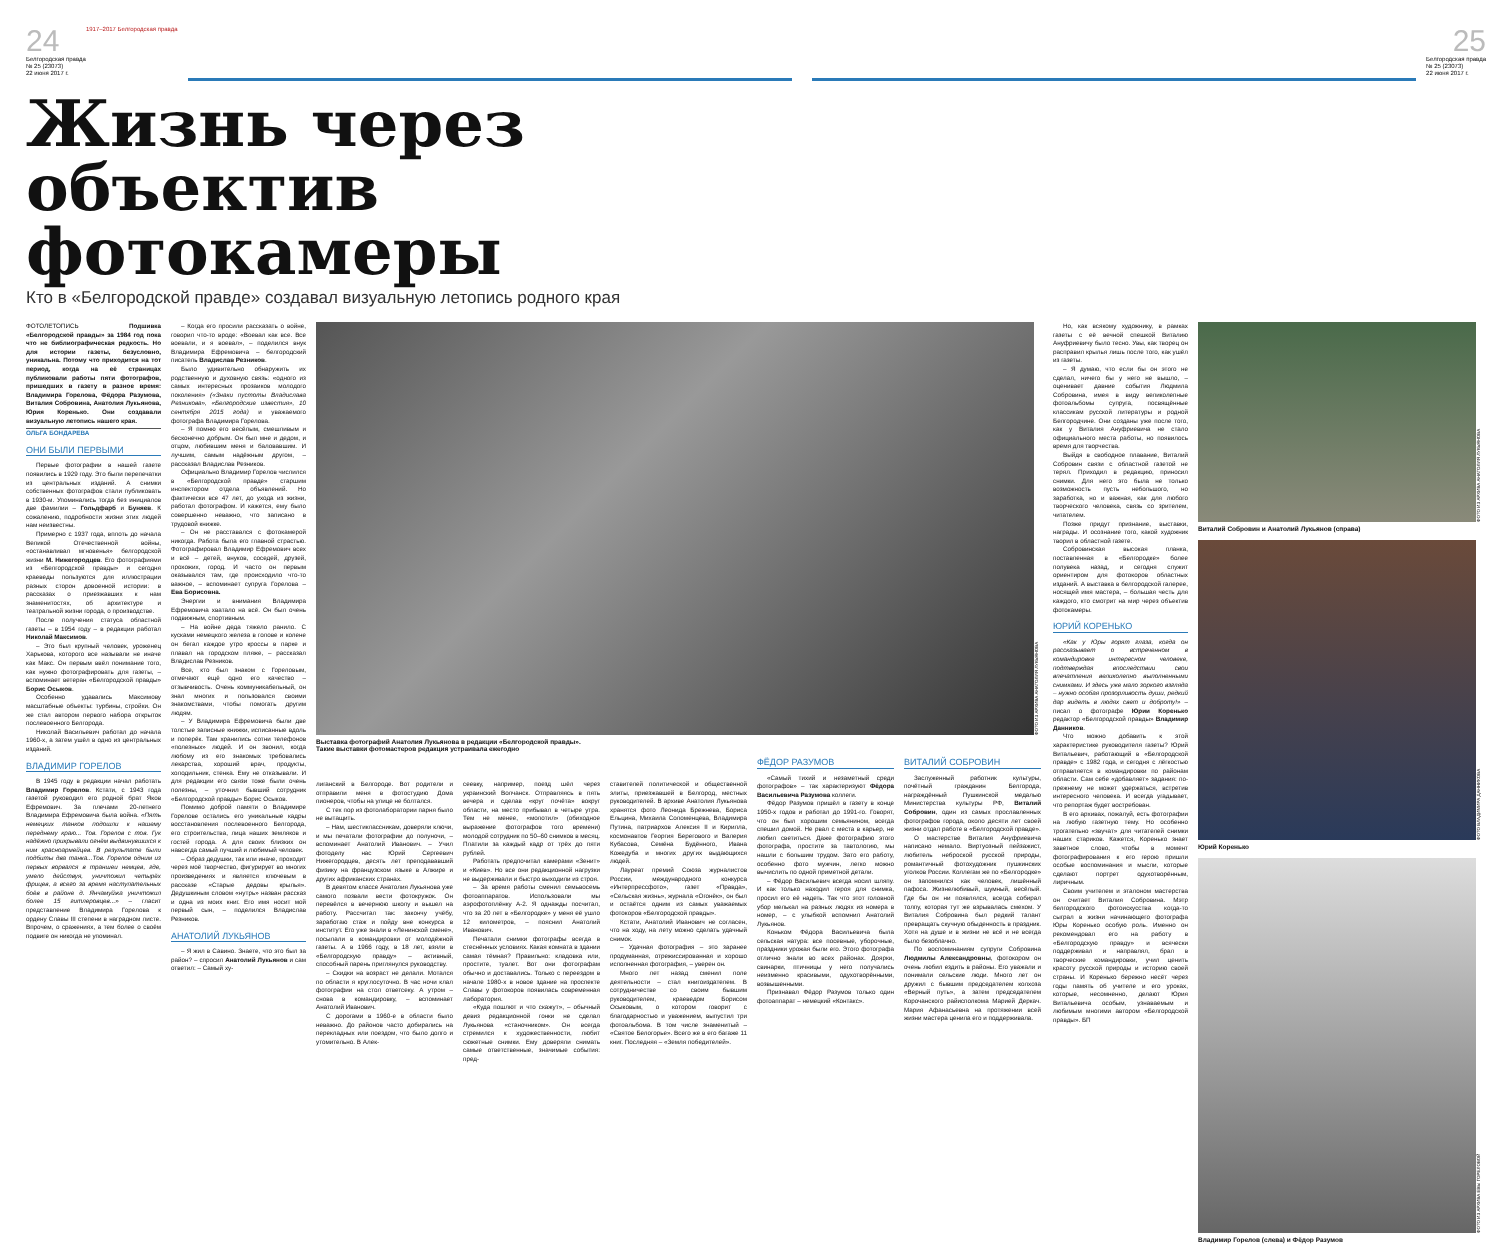24
Белгородская правда
№ 25 (23073)
22 июня 2017 г.
1917–2017 Белгородская правда
25
Белгородская правда
№ 25 (23073)
22 июня 2017 г.
Жизнь через объектив фотокамеры
Кто в «Белгородской правде» создавал визуальную летопись родного края
ФОТОЛЕТОПИСЬ Подшивка «Белгородской правды» за 1984 год пока что не библиографическая редкость. Но для истории газеты, безусловно, уникальна. Потому что приходится на тот период, когда на её страницах публиковали работы пяти фотографов, пришедших в газету в разное время: Владимира Горелова, Фёдора Разумова, Виталия Собровина, Анатолия Лукьянова, Юрия Коренько. Они создавали визуальную летопись нашего края.
ОЛЬГА БОНДАРЕВА
ОНИ БЫЛИ ПЕРВЫМИ
Первые фотографии в нашей газете появились в 1929 году. Это были перепечатки из центральных изданий. А снимки собственных фотографов стали публиковать в 1930-м. Упоминались тогда без инициалов две фамилии – Гольдфарб и Буняев. К сожалению, подробности жизни этих людей нам неизвестны.
Примерно с 1937 года, вплоть до начала Великой Отечественной войны, «останавливал мгновенья» белгородской жизни М. Нижегородцев. Его фотографиями из «Белгородской правды» и сегодня краеведы пользуются для иллюстрации разных сторон довоенной истории: в рассказах о приезжавших к нам знаменитостях, об архитектуре и театральной жизни города, о производстве.
После получения статуса областной газеты – в 1954 году – в редакции работал Николай Максимов.
– Это был крупный человек, уроженец Харькова, которого все называли не иначе как Макс. Он первым ввёл понимание того, как нужно фотографировать для газеты, – вспоминает ветеран «Белгородской правды» Борис Осыков.
Особенно удавались Максимову масштабные объекты: турбины, стройки. Он же стал автором первого набора открыток послевоенного Белгорода.
Николай Васильевич работал до начала 1960-х, а затем ушёл в одно из центральных изданий.
ВЛАДИМИР ГОРЕЛОВ
В 1945 году в редакции начал работать Владимир Горелов. Кстати, с 1943 года газетой руководил его родной брат Яков Ефремович. За плечами 20-летнего Владимира Ефремовича была война. «Пять немецких танков подошли к нашему переднему краю... Тов. Горелов с тов. Гук надёжно прикрывали огнём выдвинувшихся к ним красноармейцев. В результате были подбиты два танка...Тов. Горелов одним из первых ворвался в траншеи немцев, где, умело действуя, уничтожил четырёх фрицев, а всего за время наступательных боёв в районе д. Янчамуйжа уничтожил более 15 гитлеровцев...» – гласит представление Владимира Горелова к ордену Славы III степени в наградном листе. Впрочем, о сражениях, а тем более о своём подвиге он никогда не упоминал.
– Когда его просили рассказать о войне, говорил что-то вроде: «Воевал как все. Все воевали, и я воевал», – поделился внук Владимира Ефремовича – белгородский писатель Владислав Резников.
Было удивительно обнаружить их родственную и духовную связь: «одного из самых интересных прозаиков молодого поколения» («Знаки пустоты Владислава Резникова», «Белгородские известия», 10 сентября 2015 года) и уважаемого фотографа Владимира Горелова.
– Я помню его весёлым, смешливым и бесконечно добрым. Он был мне и дедом, и отцом, любившим меня и баловавшим. И лучшим, самым надёжным другом, – рассказал Владислав Резников.
Официально Владимир Горелов числился в «Белгородской правде» старшим инспектором отдела объявлений. Но фактически все 47 лет, до ухода из жизни, работал фотографом. И кажется, ему было совершенно неважно, что записано в трудовой книжке.
– Он не расставался с фотокамерой никогда. Работа была его главной страстью. Фотографировал Владимир Ефремович всех и всё – детей, внуков, соседей, друзей, прохожих, город. И часто он первым оказывался там, где происходило что-то важное, – вспоминает супруга Горелова – Ева Борисовна.
Энергии и внимания Владимира Ефремовича хватало на всё. Он был очень подвижным, спортивным.
– На войне деда тяжело ранило. С кусками немецкого железа в голове и колене он бегал каждое утро кроссы в парке и плавал на городском пляже, – рассказал Владислав Резников.
Все, кто был знаком с Гореловым, отмечают ещё одно его качество – отзывчивость. Очень коммуникабельный, он знал многих и пользовался своими знакомствами, чтобы помогать другим людям.
– У Владимира Ефремовича были две толстые записные книжки, исписанные вдоль и поперёк. Там хранились сотни телефонов «полезных» людей. И он звонил, когда любому из его знакомых требовались лекарства, хороший врач, продукты, холодильник, стенка. Ему не отказывали. И для редакции его связи тоже были очень полезны, – уточнил бывший сотрудник «Белгородской правды» Борис Осыков.
Помимо доброй памяти о Владимире Горелове остались его уникальные кадры восстановления послевоенного Белгорода, его строительства, лица наших земляков и гостей города. А для своих близких он навсегда самый лучший и любимый человек.
– Образ дедушки, так или иначе, проходит через моё творчество, фигурирует во многих произведениях и является ключевым в рассказе «Старые дедовы крылья». Дедушкиным словом «нутрь» назван рассказ и одна из моих книг. Его имя носит мой первый сын, – поделился Владислав Резников.
АНАТОЛИЙ ЛУКЬЯНОВ
– Я жил в Савино. Знаете, что это был за район? – спросил Анатолий Лукьянов и сам ответил: – Самый ху-
ФОТО ИЗ АРХИВА АНАТОЛИЯ ЛУКЬЯНОВА
Выставка фотографий Анатолия Лукьянова в редакции «Белгородской правды».
Такие выставки фотомастеров редакция устраивала ежегодно
лиганский в Белгороде. Вот родители и отправили меня в фотостудию Дома пионеров, чтобы на улице не болтался.
С тех пор из фотолаборатории парня было не вытащить.
– Нам, шестиклассникам, доверяли ключи, и мы печатали фотографии до полуночи, – вспоминает Анатолий Иванович. – Учил фотоделу нас Юрий Сергеевич Нижегородцев, десять лет преподававший физику на французском языке в Алжире и других африканских странах.
В девятом классе Анатолия Лукьянова уже самого позвали вести фотокружок. Он перевёлся в вечернюю школу и вышел на работу. Рассчитал так: закончу учёбу, заработаю стаж и пойду вне конкурса в институт. Его уже знали в «Ленинской смене», посылали в командировки от молодёжной газеты. А в 1966 году, в 18 лет, взяли в «Белгородскую правду» – активный, способный парень приглянулся руководству.
– Скидки на возраст не делали. Мотался по области я круглосуточно. В час ночи клал фотографии на стол ответсеку. А утром – снова в командировку, – вспоминает Анатолий Иванович.
С дорогами в 1960-е в области было неважно. До районов часто добирались на перекладных или поездом, что было долго и утомительно. В Алек-
сеевку, например, поезд шёл через украинский Волчанск. Отправляясь в пять вечера и сделав «круг почёта» вокруг области, на место прибывал в четыре утра. Тем не менее, «молотил» (обиходное выражение фотографов того времени) молодой сотрудник по 50–60 снимков в месяц. Платили за каждый кадр от трёх до пяти рублей.
Работать предпочитал камерами «Зенит» и «Киев». Но все они редакционной нагрузки не выдерживали и быстро выходили из строя.
– За время работы сменил семьвосемь фотоаппаратов. Использовали мы аэрофотоплёнку А-2. Я однажды посчитал, что за 20 лет в «Белгородке» у меня её ушло 12 километров, – пояснил Анатолий Иванович.
Печатали снимки фотографы всегда в стеснённых условиях. Какая комната в здании самая тёмная? Правильно: кладовка или, простите, туалет. Вот они фотографам обычно и доставались. Только с переездом в начале 1980-х в новое здание на проспекте Славы у фотокоров появилась современная лаборатория.
«Куда пошлют и что скажут», – обычный девиз редакционной гонки не сделал Лукьянова «станочником». Он всегда стремился к художественности, любит сюжетные снимки. Ему доверяли снимать самые ответственные, значимые события: пред-
ставителей политической и общественной элиты, приезжавшей в Белгород, местных руководителей. В архиве Анатолия Лукьянова хранятся фото Леонида Брежнева, Бориса Ельцина, Михаила Соломенцева, Владимира Путина, патриархов Алексия II и Кирилла, космонавтов Георгия Берегового и Валерия Кубасова, Семёна Будённого, Ивана Кожедуба и многих других выдающихся людей.
Лауреат премий Союза журналистов России, международного конкурса «Интерпрессфото», газет «Правда», «Сельская жизнь», журнала «Огонёк», он был и остаётся одним из самых уважаемых фотокоров «Белгородской правды».
Кстати, Анатолий Иванович не согласен, что на ходу, на лету можно сделать удачный снимок.
– Удачная фотография – это заранее продуманная, отрежиссированная и хорошо исполненная фотография, – уверен он.
Много лет назад сменил поле деятельности – стал книгоиздателем. В сотрудничестве со своим бывшим руководителем, краеведом Борисом Осыковым, о котором говорит с благодарностью и уважением, выпустил три фотоальбома. В том числе знаменитый – «Святое Белогорье». Всего же в его багаже 11 книг. Последняя – «Земля победителей».
ФЁДОР РАЗУМОВ
«Самый тихий и незаметный среди фотографов» – так характеризуют Фёдора Васильевича Разумова коллеги.
Фёдор Разумов пришёл в газету в конце 1950-х годов и работал до 1991-го. Говорят, что он был хорошим семьянином, всегда спешил домой. Не рвал с места в карьер, не любил светиться. Даже фотографию этого фотографа, простите за тавтологию, мы нашли с большим трудом. Зато его работу, особенно фото мужчин, легко можно вычислить по одной приметной детали.
– Фёдор Васильевич всегда носил шляпу. И как только находил героя для снимка, просил его её надеть. Так что этот головной убор мелькал на разных людях из номера в номер, – с улыбкой вспомнил Анатолий Лукьянов.
Коньком Фёдора Васильевича была сельская натура: все посевные, уборочные, праздники урожая были его. Этого фотографа отлично знали во всех районах. Доярки, свинарки, птичницы у него получались неизменно красивыми, одухотворёнными, возвышенными.
Признавал Фёдор Разумов только один фотоаппарат – немецкий «Контакс».
ВИТАЛИЙ СОБРОВИН
Заслуженный работник культуры, почётный гражданин Белгорода, награждённый Пушкинской медалью Министерства культуры РФ, Виталий Собровин, один из самых прославленных фотографов города, около десяти лет своей жизни отдал работе в «Белгородской правде».
О мастерстве Виталия Ануфриевича написано немало. Виртуозный пейзажист, любитель неброской русской природы, романтичный фотохудожник пушкинских уголков России. Коллегам же по «Белгородке» он запомнился как человек, лишённый пафоса. Жизнелюбивый, шумный, весёлый. Где бы он ни появлялся, всегда собирал толпу, которая тут же взрывалась смехом. У Виталия Собровина был редкий талант превращать скучную обыденность в праздник. Хотя на душе и в жизни не всё и не всегда было безоблачно.
По воспоминаниям супруги Собровина Людмилы Александровны, фотокором он очень любил ездить в районы. Его уважали и понимали сельские люди. Много лет он дружил с бывшим председателем колхоза «Верный путь», а затем председателем Корочанского райисполкома Марией Деркач. Мария Афанасьевна на протяжении всей жизни мастера ценила его и поддерживала.
Но, как всякому художнику, в рамках газеты с её вечной спешкой Виталию Ануфриевичу было тесно. Увы, как творец он расправил крылья лишь после того, как ушёл из газеты.
– Я думаю, что если бы он этого не сделал, ничего бы у него не вышло, – оценивает давние события Людмила Собровина, имея в виду великолепные фотоальбомы супруга, посвящённые классикам русской литературы и родной Белгородчине. Они созданы уже после того, как у Виталия Ануфриевича не стало официального места работы, но появилось время для творчества.
Выйдя в свободное плавание, Виталий Собровин связи с областной газетой не терял. Приходил в редакцию, приносил снимки. Для него это была не только возможность пусть небольшого, но заработка, но и важная, как для любого творческого человека, связь со зрителем, читателем.
Позже придут признание, выставки, награды. И осознание того, какой художник творил в областной газете.
Собровинская высокая планка, поставленная в «Белгородке» более полувека назад, и сегодня служит ориентиром для фотокоров областных изданий. А выставка в белгородской галерее, носящей имя мастера, – большая честь для каждого, кто смотрит на мир через объектив фотокамеры.
ЮРИЙ КОРЕНЬКО
«Как у Юры горят глаза, когда он рассказывает о встреченном в командировке интересном человеке, подтверждая впоследствии свои впечатления великолепно выполненными снимками. И здесь уже мало зоркого взгляда – нужно особая прозорливость души, редкий дар видеть в людях свет и доброту!» – писал о фотографе Юрии Коренько редактор «Белгородской правды» Владимир Данников.
Что можно добавить к этой характеристике руководителя газеты? Юрий Витальевич, работающий в «Белгородской правде» с 1982 года, и сегодня с лёгкостью отправляется в командировки по районам области. Сам себе «добавляет» задания: по-прежнему не может удержаться, встретив интересного человека. И всегда угадывает, что репортаж будет востребован.
В его архивах, пожалуй, есть фотографии на любую газетную тему. Но особенно трогательно «звучат» для читателей снимки наших стариков. Кажется, Коренько знает заветное слово, чтобы в момент фотографирования к его герою пришли особые воспоминания и мысли, которые сделают портрет одухотворённым, лиричным.
Своим учителем и эталоном мастерства он считает Виталия Собровина. Мэтр белгородского фотоискусства когда-то сыграл в жизни начинающего фотографа Юры Коренько особую роль. Именно он рекомендовал его на работу в «Белгородскую правду» и всячески поддерживал и направлял, брал в творческие командировки, учил ценить красоту русской природы и историю своей страны. И Коренько бережно несёт через годы память об учителе и его уроках, которые, несомненно, делают Юрия Витальевича особым, узнаваемым и любимым многими автором «Белгородской правды». БП
ФОТО ИЗ АРХИВА АНАТОЛИЯ ЛУКЬЯНОВА
Виталий Собровин и Анатолий Лукьянов (справа)
ФОТО ВЛАДИМИРА ДАННИКОВА
Юрий Коренько
ФОТО ИЗ АРХИВА ЕВЫ ГОРЕЛОВОЙ
Владимир Горелов (слева) и Фёдор Разумов